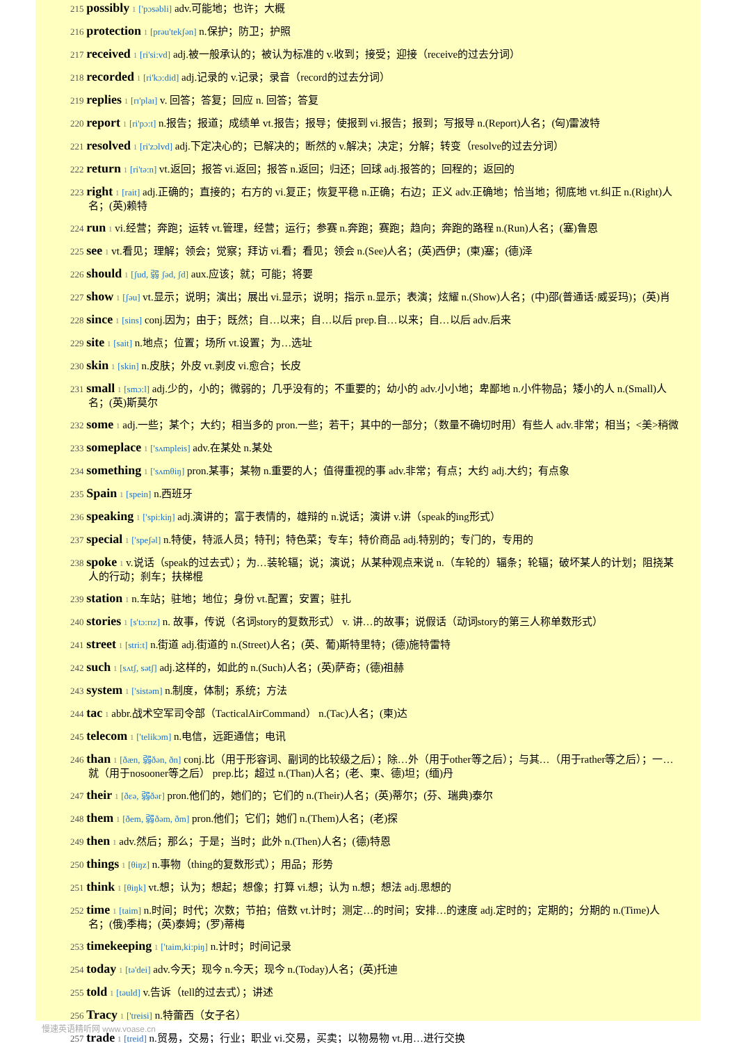215 possibly 1 ['pɔsəbli] adv.可能地；也许；大概
216 protection 1 [prəu'tekʃən] n.保护；防卫；护照
217 received 1 [ri'si:vd] adj.被一般承认的；被认为标准的 v.收到；接受；迎接（receive的过去分词）
218 recorded 1 [ri'kɔ:did] adj.记录的 v.记录；录音（record的过去分词）
219 replies 1 [rɪ'plaɪ] v. 回答；答复；回应 n. 回答；答复
220 report 1 [ri'pɔ:t] n.报告；报道；成绩单 vt.报告；报导；使报到 vi.报告；报到；写报导 n.(Report)人名；(匈)雷波特
221 resolved 1 [ri'zɔlvd] adj.下定决心的；已解决的；断然的 v.解决；决定；分解；转变（resolve的过去分词）
222 return 1 [ri'tə:n] vt.返回；报答 vi.返回；报答 n.返回；归还；回球 adj.报答的；回程的；返回的
223 right 1 [rait] adj.正确的；直接的；右方的 vi.复正；恢复平稳 n.正确；右边；正义 adv.正确地；恰当地；彻底地 vt.纠正 n.(Right)人名；(英)赖特
224 run 1 vi.经营；奔跑；运转 vt.管理，经营；运行；参赛 n.奔跑；赛跑；趋向；奔跑的路程 n.(Run)人名；(塞)鲁恩
225 see 1 vt.看见；理解；领会；觉察；拜访 vi.看；看见；领会 n.(See)人名；(英)西伊；(柬)塞；(德)泽
226 should 1 [ʃud, 弱 ʃəd, ʃd] aux.应该；就；可能；将要
227 show 1 [ʃəu] vt.显示；说明；演出；展出 vi.显示；说明；指示 n.显示；表演；炫耀 n.(Show)人名；(中)邵(普通话·威妥玛)；(英)肖
228 since 1 [sins] conj.因为；由于；既然；自…以来；自…以后 prep.自…以来；自…以后 adv.后来
229 site 1 [sait] n.地点；位置；场所 vt.设置；为…选址
230 skin 1 [skin] n.皮肤；外皮 vt.剥皮 vi.愈合；长皮
231 small 1 [smɔ:l] adj.少的，小的；微弱的；几乎没有的；不重要的；幼小的 adv.小小地；卑鄙地 n.小件物品；矮小的人 n.(Small)人名；(英)斯莫尔
232 some 1 adj.一些；某个；大约；相当多的 pron.一些；若干；其中的一部分；（数量不确切时用）有些人 adv.非常；相当；<美>稍微
233 someplace 1 ['sʌmpleis] adv.在某处 n.某处
234 something 1 ['sʌmθiŋ] pron.某事；某物 n.重要的人；值得重视的事 adv.非常；有点；大约 adj.大约；有点象
235 Spain 1 [spein] n.西班牙
236 speaking 1 ['spi:kiŋ] adj.演讲的；富于表情的，雄辩的 n.说话；演讲 v.讲（speak的ing形式）
237 special 1 ['speʃəl] n.特使，特派人员；特刊；特色菜；专车；特价商品 adj.特别的；专门的，专用的
238 spoke 1 v.说话（speak的过去式）；为…装轮辐；说；演说；从某种观点来说 n.（车轮的）辐条；轮辐；破坏某人的计划；阻挠某人的行动；刹车；扶梯棍
239 station 1 n.车站；驻地；地位；身份 vt.配置；安置；驻扎
240 stories 1 [s'tɔ:rɪz] n. 故事，传说（名词story的复数形式） v. 讲…的故事；说假话（动词story的第三人称单数形式）
241 street 1 [stri:t] n.街道 adj.街道的 n.(Street)人名；(英、葡)斯特里特；(德)施特雷特
242 such 1 [sʌtʃ, sətʃ] adj.这样的，如此的 n.(Such)人名；(英)萨奇；(德)祖赫
243 system 1 ['sistəm] n.制度，体制；系统；方法
244 tac 1 abbr.战术空军司令部（TacticalAirCommand） n.(Tac)人名；(柬)达
245 telecom 1 ['telikɔm] n.电信，远距通信；电讯
246 than 1 [ðæn, 弱ðən, ðn] conj.比（用于形容词、副词的比较级之后）；除…外（用于other等之后）；与其…（用于rather等之后）；一…就（用于nosooner等之后） prep.比；超过 n.(Than)人名；(老、柬、德)坦；(缅)丹
247 their 1 [ðεə, 弱ðər] pron.他们的，她们的；它们的 n.(Their)人名；(英)蒂尔；(芬、瑞典)泰尔
248 them 1 [ðem, 弱ðəm, ðm] pron.他们；它们；她们 n.(Them)人名；(老)探
249 then 1 adv.然后；那么；于是；当时；此外 n.(Then)人名；(德)特恩
250 things 1 [θiŋz] n.事物（thing的复数形式）；用品；形势
251 think 1 [θiŋk] vt.想；认为；想起；想像；打算 vi.想；认为 n.想；想法 adj.思想的
252 time 1 [taim] n.时间；时代；次数；节拍；倍数 vt.计时；测定…的时间；安排…的速度 adj.定时的；定期的；分期的 n.(Time)人名；(俄)季梅；(英)泰姆；(罗)蒂梅
253 timekeeping 1 ['taim,ki:piŋ] n.计时；时间记录
254 today 1 [tə'dei] adv.今天；现今 n.今天；现今 n.(Today)人名；(英)托迪
255 told 1 [təuld] v.告诉（tell的过去式）；讲述
256 Tracy 1 ['treisi] n.特蕾西（女子名）
257 trade 1 [treid] n.贸易，交易；行业；职业 vi.交易，买卖；以物易物 vt.用…进行交换
慢速英语精听网 www.voase.cn